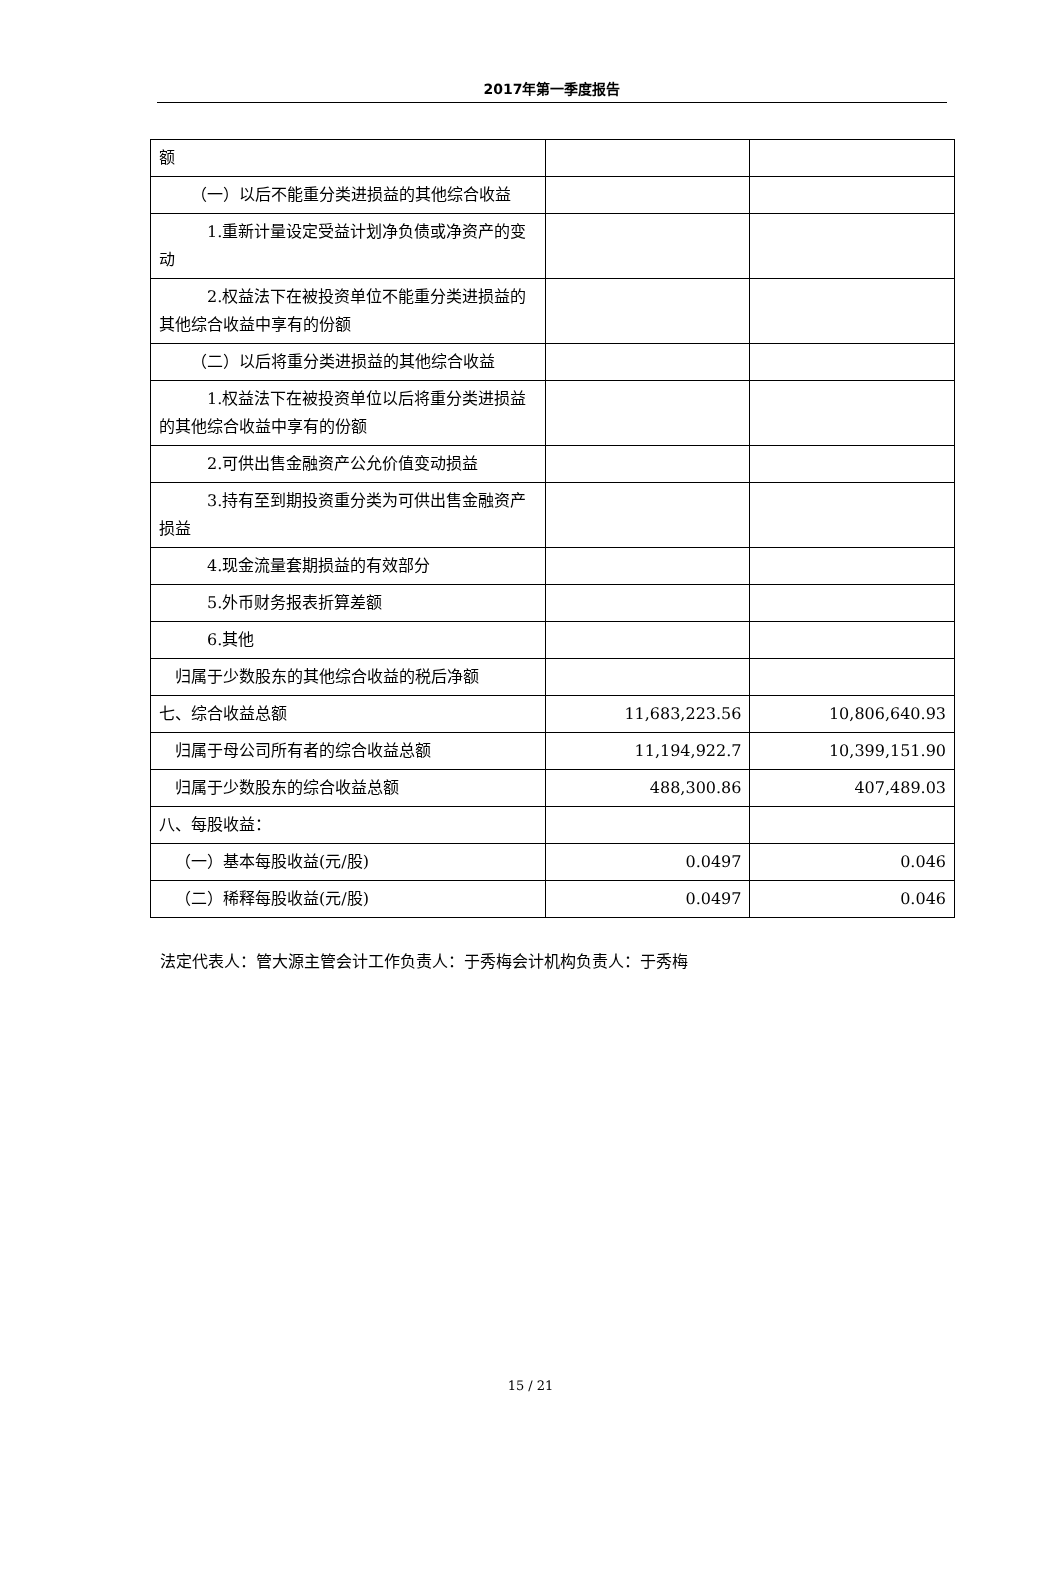2017年第一季度报告
| 额 | | |
| （一）以后不能重分类进损益的其他综合收益 | | |
| 1.重新计量设定受益计划净负债或净资产的变动 | | |
| 2.权益法下在被投资单位不能重分类进损益的其他综合收益中享有的份额 | | |
| （二）以后将重分类进损益的其他综合收益 | | |
| 1.权益法下在被投资单位以后将重分类进损益的其他综合收益中享有的份额 | | |
| 2.可供出售金融资产公允价值变动损益 | | |
| 3.持有至到期投资重分类为可供出售金融资产损益 | | |
| 4.现金流量套期损益的有效部分 | | |
| 5.外币财务报表折算差额 | | |
| 6.其他 | | |
| 归属于少数股东的其他综合收益的税后净额 | | |
| 七、综合收益总额 | 11,683,223.56 | 10,806,640.93 |
| 归属于母公司所有者的综合收益总额 | 11,194,922.7 | 10,399,151.90 |
| 归属于少数股东的综合收益总额 | 488,300.86 | 407,489.03 |
| 八、每股收益： | | |
| （一）基本每股收益(元/股) | 0.0497 | 0.046 |
| （二）稀释每股收益(元/股) | 0.0497 | 0.046 |
法定代表人：管大源主管会计工作负责人：于秀梅会计机构负责人：于秀梅
15 / 21